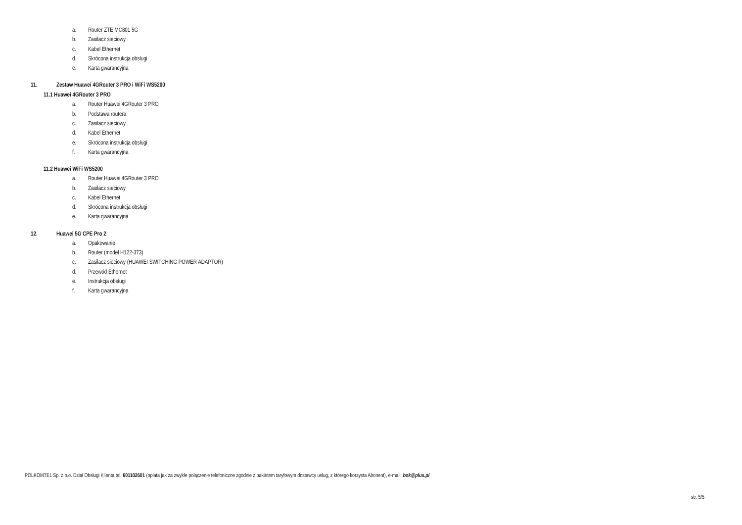a. Router ZTE MC801 5G
b. Zasilacz sieciowy
c. Kabel Ethernet
d. Skrócona instrukcja obsługi
e. Karta gwarancyjna
11. Zestaw Huawei 4GRouter 3 PRO i WiFi WS5200
11.1 Huawei 4GRouter 3 PRO
a. Router Huawei 4GRouter 3 PRO
b. Podstawa routera
c. Zasilacz sieciowy
d. Kabel Ethernet
e. Skrócona instrukcja obsługi
f. Karta gwarancyjna
11.2 Huawei WiFi WS5200
a. Router Huawei 4GRouter 3 PRO
b. Zasilacz sieciowy
c. Kabel Ethernet
d. Skrócona instrukcja obsługi
e. Karta gwarancyjna
12. Huawei 5G CPE Pro 2
a. Opakowanie
b. Router (model H122-373)
c. Zasilacz sieciowy (HUAWEI SWITCHING POWER ADAPTOR)
d. Przewód Ethernet
e. Instrukcja obsługi
f. Karta gwarancyjna
POLKOMTEL Sp. z o.o. Dział Obsługi Klienta tel. 601102601 (opłata jak za zwykłe połączenie telefoniczne zgodnie z pakietem taryfowym dostawcy usług, z którego korzysta Abonent), e-mail: bok@plus.pl
str. 5/5